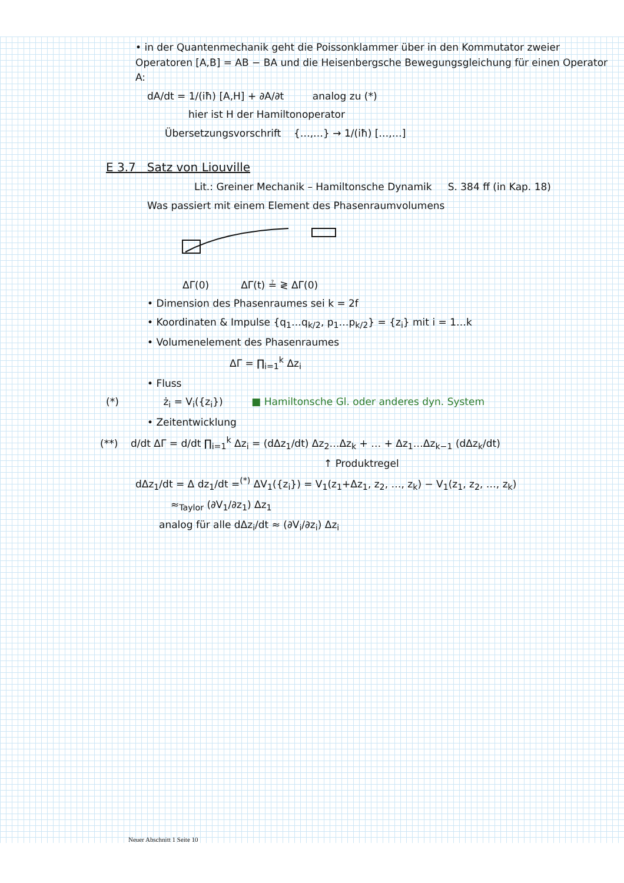• in der Quantenmechanik geht die Poissonklammer über in den Kommutator zweier Operatoren [A,B] = AB − BA und die Heisenbergsche Bewegungsgleichung für einen Operator A:
dA/dt = 1/(iħ) [A,H] + ∂A/∂t analog zu (*)
hier ist H der Hamiltonoperator
Übersetzungsvorschrift {…,…} → 1/(iħ) […,…]
E 3.7 Satz von Liouville
Lit.: Greiner Mechanik – Hamiltonsche Dynamik S. 384 ff (in Kap. 18)
Was passiert mit einem Element des Phasenraumvolumens
ΔΓ(0) ΔΓ(t) ≟ ≷ ΔΓ(0)
• Dimension des Phasenraumes sei k = 2f
• Koordinaten & Impulse {q<sub>1</sub>…q<sub>k/2</sub>, p<sub>1</sub>…p<sub>k/2</sub>} = {z<sub>i</sub>} mit i = 1…k
• Volumenelement des Phasenraumes
ΔΓ = ∏<sub>i=1</sub><sup>k</sup> Δz<sub>i</sub>
• Fluss
(*) ż<sub>i</sub> = V<sub>i</sub>({z<sub>i</sub>}) ■ Hamiltonsche Gl. oder anderes dyn. System
• Zeitentwicklung
(**) d/dt ΔΓ = d/dt ∏<sub>i=1</sub><sup>k</sup> Δz<sub>i</sub> = (dΔz<sub>1</sub>/dt) Δz<sub>2</sub>…Δz<sub>k</sub> + … + Δz<sub>1</sub>…Δz<sub>k−1</sub> (dΔz<sub>k</sub>/dt)
↑ Produktregel
dΔz<sub>1</sub>/dt = Δ dz<sub>1</sub>/dt =<sup>(*)</sup> ΔV<sub>1</sub>({z<sub>i</sub>}) = V<sub>1</sub>(z<sub>1</sub>+Δz<sub>1</sub>, z<sub>2</sub>, …, z<sub>k</sub>) − V<sub>1</sub>(z<sub>1</sub>, z<sub>2</sub>, …, z<sub>k</sub>)
≈<sub>Taylor</sub> (∂V<sub>1</sub>/∂z<sub>1</sub>) Δz<sub>1</sub>
analog für alle dΔz<sub>i</sub>/dt ≈ (∂V<sub>i</sub>/∂z<sub>i</sub>) Δz<sub>i</sub>
Neuer Abschnitt 1 Seite 10